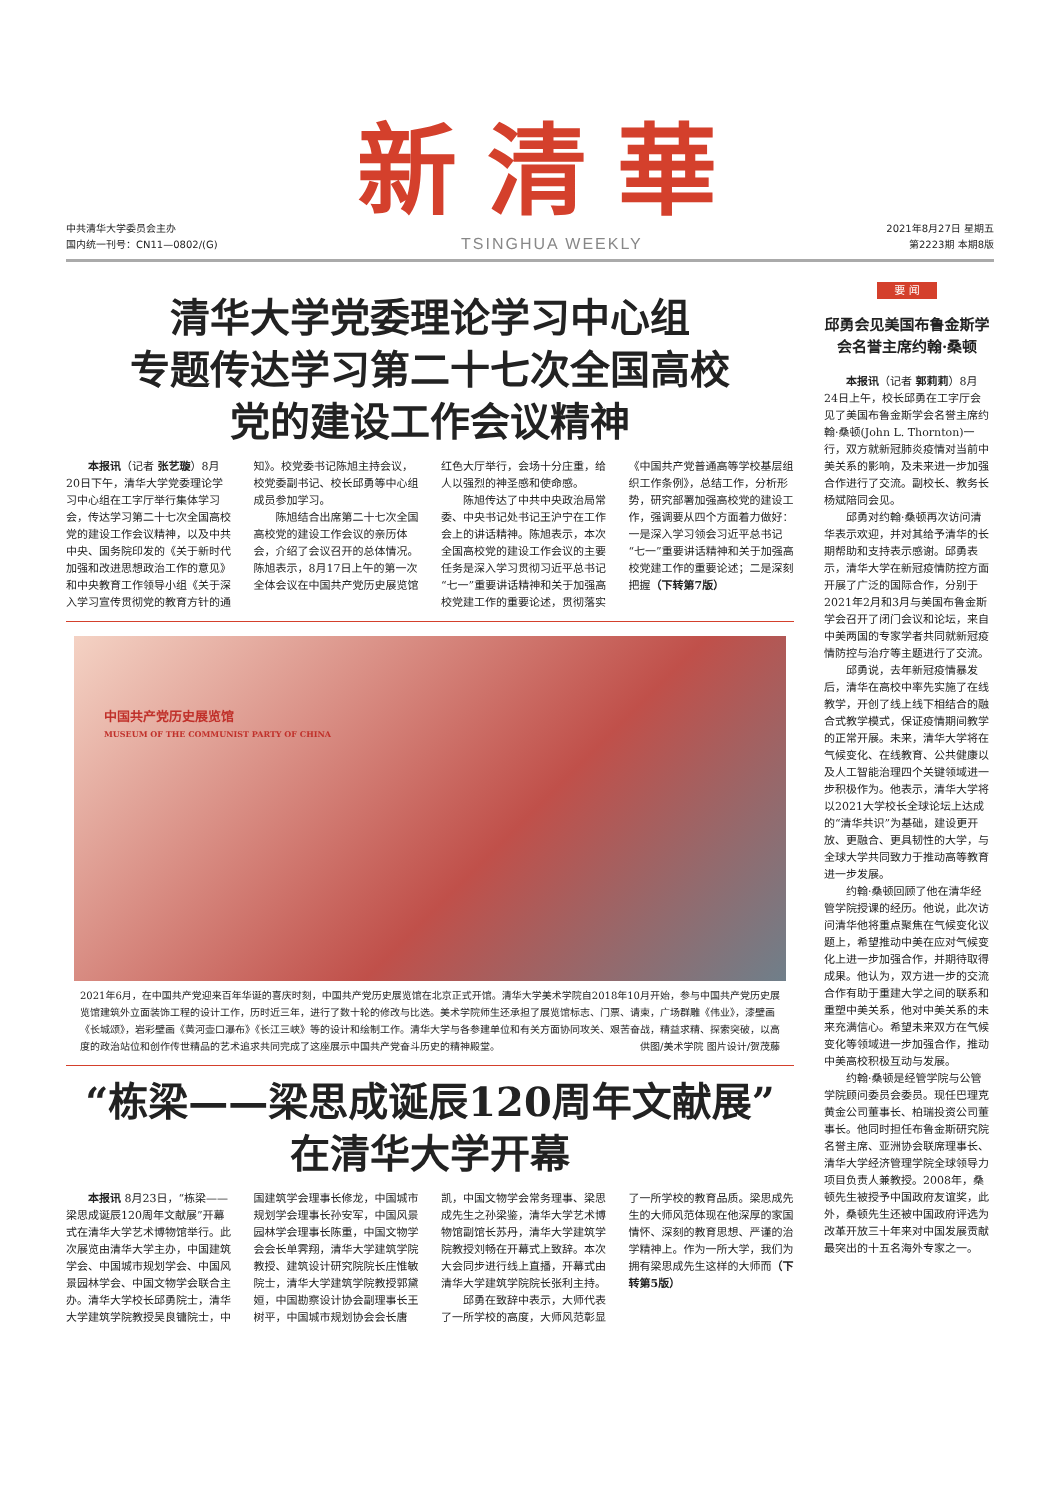中共清华大学委员会主办
国内统一刊号：CN11—0802/(G)
新清華
TSINGHUA WEEKLY
2021年8月27日 星期五
第2223期 本期8版
清华大学党委理论学习中心组
专题传达学习第二十七次全国高校
党的建设工作会议精神
本报讯（记者 张艺璇）8月20日下午，清华大学党委理论学习中心组在工字厅举行集体学习会，传达学习第二十七次全国高校党的建设工作会议精神，以及中共中央、国务院印发的《关于新时代加强和改进思想政治工作的意见》和中央教育工作领导小组《关于深入学习宣传贯彻党的教育方针的通知》。校党委书记陈旭主持会议，校党委副书记、校长邱勇等中心组成员参加学习。
陈旭结合出席第二十七次全国高校党的建设工作会议的亲历体会，介绍了会议召开的总体情况。陈旭表示，8月17日上午的第一次全体会议在中国共产党历史展览馆红色大厅举行，会场十分庄重，给人以强烈的神圣感和使命感。
陈旭传达了中共中央政治局常委、中央书记处书记王沪宁在工作会上的讲话精神。陈旭表示，本次全国高校党的建设工作会议的主要任务是深入学习贯彻习近平总书记“七一”重要讲话精神和关于加强高校党建工作的重要论述，贯彻落实《中国共产党普通高等学校基层组织工作条例》，总结工作，分析形势，研究部署加强高校党的建设工作，强调要从四个方面着力做好：一是深入学习领会习近平总书记“七一”重要讲话精神和关于加强高校党建工作的重要论述；二是深刻把握（下转第7版）
中国共产党历史展览馆
MUSEUM OF THE COMMUNIST PARTY OF CHINA
2021年6月，在中国共产党迎来百年华诞的喜庆时刻，中国共产党历史展览馆在北京正式开馆。清华大学美术学院自2018年10月开始，参与中国共产党历史展览馆建筑外立面装饰工程的设计工作，历时近三年，进行了数十轮的修改与比选。美术学院师生还承担了展览馆标志、门票、请柬，广场群雕《伟业》，漆壁画《长城颂》，岩彩壁画《黄河壶口瀑布》《长江三峡》等的设计和绘制工作。清华大学与各参建单位和有关方面协同攻关、艰苦奋战，精益求精、探索突破，以高度的政治站位和创作传世精品的艺术追求共同完成了这座展示中国共产党奋斗历史的精神殿堂。 供图/美术学院 图片设计/贺茂藤
“栋梁——梁思成诞辰120周年文献展”
在清华大学开幕
本报讯 8月23日，“栋梁——梁思成诞辰120周年文献展”开幕式在清华大学艺术博物馆举行。此次展览由清华大学主办，中国建筑学会、中国城市规划学会、中国风景园林学会、中国文物学会联合主办。清华大学校长邱勇院士，清华大学建筑学院教授吴良镛院士，中国建筑学会理事长修龙，中国城市规划学会理事长孙安军，中国风景园林学会理事长陈重，中国文物学会会长单霁翔，清华大学建筑学院教授、建筑设计研究院院长庄惟敏院士，清华大学建筑学院教授郭黛姮，中国勘察设计协会副理事长王树平，中国城市规划协会会长唐凯，中国文物学会常务理事、梁思成先生之孙梁鉴，清华大学艺术博物馆副馆长苏丹，清华大学建筑学院教授刘畅在开幕式上致辞。本次大会同步进行线上直播，开幕式由清华大学建筑学院院长张利主持。
邱勇在致辞中表示，大师代表了一所学校的高度，大师风范彰显了一所学校的教育品质。梁思成先生的大师风范体现在他深厚的家国情怀、深刻的教育思想、严谨的治学精神上。作为一所大学，我们为拥有梁思成先生这样的大师而（下转第5版）
要 闻
邱勇会见美国布鲁金斯学会名誉主席约翰·桑顿
本报讯（记者 郭莉莉）8月24日上午，校长邱勇在工字厅会见了美国布鲁金斯学会名誉主席约翰·桑顿(John L. Thornton)一行，双方就新冠肺炎疫情对当前中美关系的影响，及未来进一步加强合作进行了交流。副校长、教务长杨斌陪同会见。
邱勇对约翰·桑顿再次访问清华表示欢迎，并对其给予清华的长期帮助和支持表示感谢。邱勇表示，清华大学在新冠疫情防控方面开展了广泛的国际合作，分别于2021年2月和3月与美国布鲁金斯学会召开了闭门会议和论坛，来自中美两国的专家学者共同就新冠疫情防控与治疗等主题进行了交流。
邱勇说，去年新冠疫情暴发后，清华在高校中率先实施了在线教学，开创了线上线下相结合的融合式教学模式，保证疫情期间教学的正常开展。未来，清华大学将在气候变化、在线教育、公共健康以及人工智能治理四个关键领域进一步积极作为。他表示，清华大学将以2021大学校长全球论坛上达成的“清华共识”为基础，建设更开放、更融合、更具韧性的大学，与全球大学共同致力于推动高等教育进一步发展。
约翰·桑顿回顾了他在清华经管学院授课的经历。他说，此次访问清华他将重点聚焦在气候变化议题上，希望推动中美在应对气候变化上进一步加强合作，并期待取得成果。他认为，双方进一步的交流合作有助于重建大学之间的联系和重塑中美关系，他对中美关系的未来充满信心。希望未来双方在气候变化等领域进一步加强合作，推动中美高校积极互动与发展。
约翰·桑顿是经管学院与公管学院顾问委员会委员。现任巴理克黄金公司董事长、柏瑞投资公司董事长。他同时担任布鲁金斯研究院名誉主席、亚洲协会联席理事长、清华大学经济管理学院全球领导力项目负责人兼教授。2008年，桑顿先生被授予中国政府友谊奖，此外，桑顿先生还被中国政府评选为改革开放三十年来对中国发展贡献最突出的十五名海外专家之一。